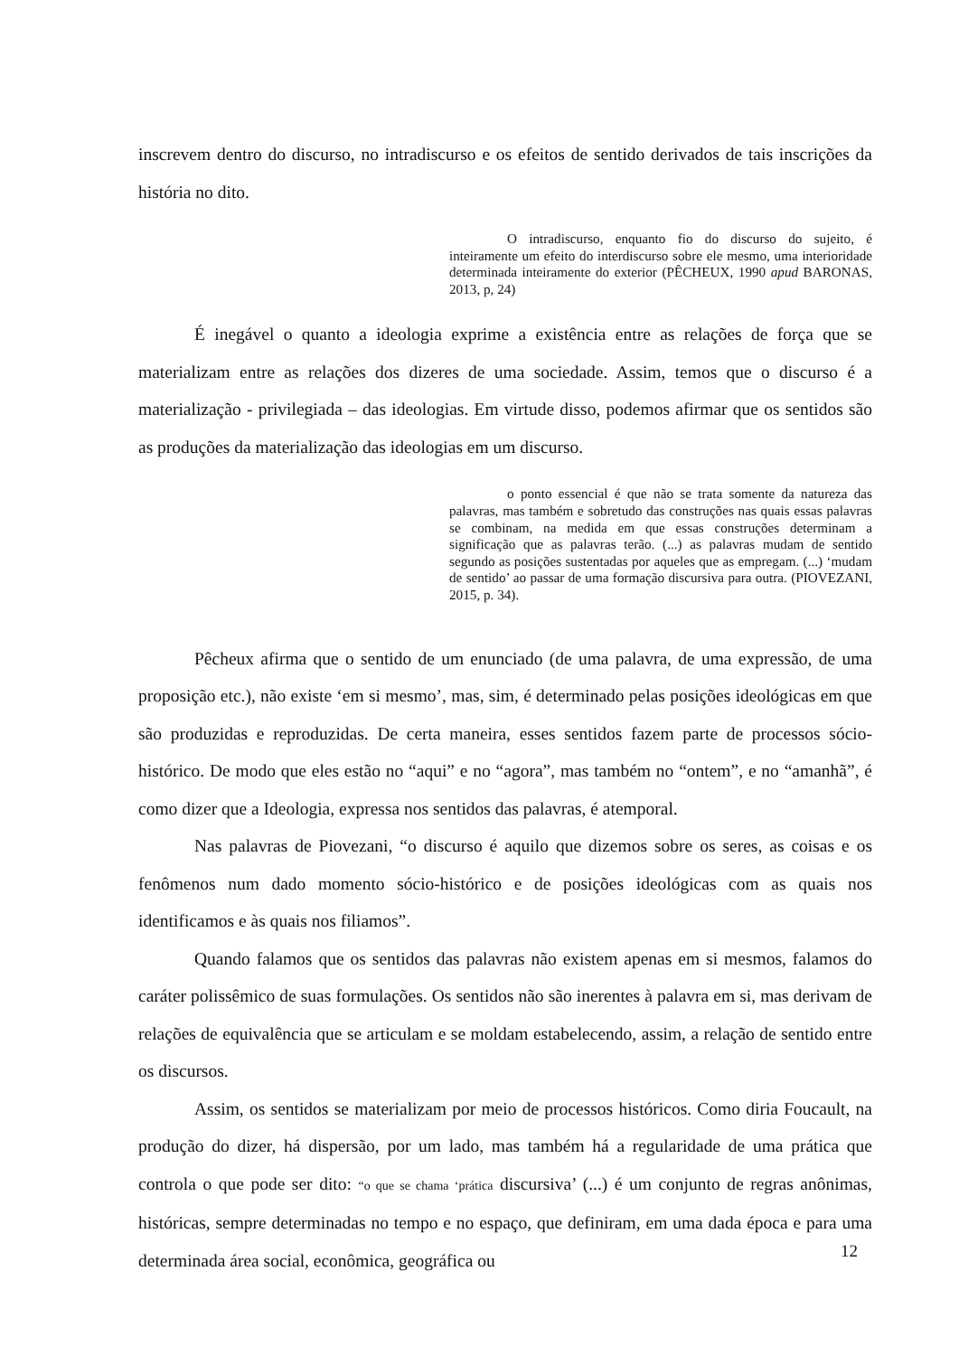inscrevem dentro do discurso, no intradiscurso e os efeitos de sentido derivados de tais inscrições da história no dito.
O intradiscurso, enquanto fio do discurso do sujeito, é inteiramente um efeito do interdiscurso sobre ele mesmo, uma interioridade determinada inteiramente do exterior (PÊCHEUX, 1990 apud BARONAS, 2013, p, 24)
É inegável o quanto a ideologia exprime a existência entre as relações de força que se materializam entre as relações dos dizeres de uma sociedade. Assim, temos que o discurso é a materialização - privilegiada – das ideologias. Em virtude disso, podemos afirmar que os sentidos são as produções da materialização das ideologias em um discurso.
o ponto essencial é que não se trata somente da natureza das palavras, mas também e sobretudo das construções nas quais essas palavras se combinam, na medida em que essas construções determinam a significação que as palavras terão. (...) as palavras mudam de sentido segundo as posições sustentadas por aqueles que as empregam. (...) ‘mudam de sentido’ ao passar de uma formação discursiva para outra. (PIOVEZANI, 2015, p. 34).
Pêcheux afirma que o sentido de um enunciado (de uma palavra, de uma expressão, de uma proposição etc.), não existe ‘em si mesmo’, mas, sim, é determinado pelas posições ideológicas em que são produzidas e reproduzidas. De certa maneira, esses sentidos fazem parte de processos sócio-histórico. De modo que eles estão no “aqui” e no “agora”, mas também no “ontem”, e no “amanhã”, é como dizer que a Ideologia, expressa nos sentidos das palavras, é atemporal.
Nas palavras de Piovezani, “o discurso é aquilo que dizemos sobre os seres, as coisas e os fenômenos num dado momento sócio-histórico e de posições ideológicas com as quais nos identificamos e às quais nos filiamos”.
Quando falamos que os sentidos das palavras não existem apenas em si mesmos, falamos do caráter polissêmico de suas formulações. Os sentidos não são inerentes à palavra em si, mas derivam de relações de equivalência que se articulam e se moldam estabelecendo, assim, a relação de sentido entre os discursos.
Assim, os sentidos se materializam por meio de processos históricos. Como diria Foucault, na produção do dizer, há dispersão, por um lado, mas também há a regularidade de uma prática que controla o que pode ser dito: “o que se chama ‘prática discursiva’ (...) é um conjunto de regras anônimas, históricas, sempre determinadas no tempo e no espaço, que definiram, em uma dada época e para uma determinada área social, econômica, geográfica ou
12